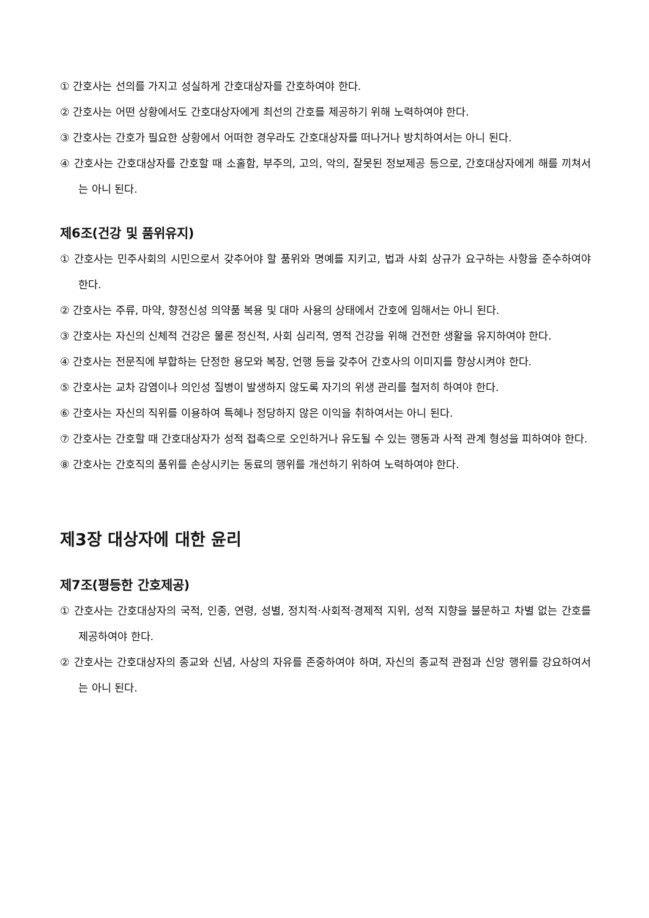① 간호사는 선의를 가지고 성실하게 간호대상자를 간호하여야 한다.
② 간호사는 어떤 상황에서도 간호대상자에게 최선의 간호를 제공하기 위해 노력하여야 한다.
③ 간호사는 간호가 필요한 상황에서 어떠한 경우라도 간호대상자를 떠나거나 방치하여서는 아니 된다.
④ 간호사는 간호대상자를 간호할 때 소홀함, 부주의, 고의, 악의, 잘못된 정보제공 등으로, 간호대상자에게 해를 끼쳐서는 아니 된다.
제6조(건강 및 품위유지)
① 간호사는 민주사회의 시민으로서 갖추어야 할 품위와 명예를 지키고, 법과 사회 상규가 요구하는 사항을 준수하여야 한다.
② 간호사는 주류, 마약, 향정신성 의약품 복용 및 대마 사용의 상태에서 간호에 임해서는 아니 된다.
③ 간호사는 자신의 신체적 건강은 물론 정신적, 사회 심리적, 영적 건강을 위해 건전한 생활을 유지하여야 한다.
④ 간호사는 전문직에 부합하는 단정한 용모와 복장, 언행 등을 갖추어 간호사의 이미지를 향상시켜야 한다.
⑤ 간호사는 교차 감염이나 의인성 질병이 발생하지 않도록 자기의 위생 관리를 철저히 하여야 한다.
⑥ 간호사는 자신의 직위를 이용하여 특혜나 정당하지 않은 이익을 취하여서는 아니 된다.
⑦ 간호사는 간호할 때 간호대상자가 성적 접촉으로 오인하거나 유도될 수 있는 행동과 사적 관계 형성을 피하여야 한다.
⑧ 간호사는 간호직의 품위를 손상시키는 동료의 행위를 개선하기 위하여 노력하여야 한다.
제3장 대상자에 대한 윤리
제7조(평등한 간호제공)
① 간호사는 간호대상자의 국적, 인종, 연령, 성별, 정치적·사회적·경제적 지위, 성적 지향을 불문하고 차별 없는 간호를 제공하여야 한다.
② 간호사는 간호대상자의 종교와 신념, 사상의 자유를 존중하여야 하며, 자신의 종교적 관점과 신앙 행위를 강요하여서는 아니 된다.